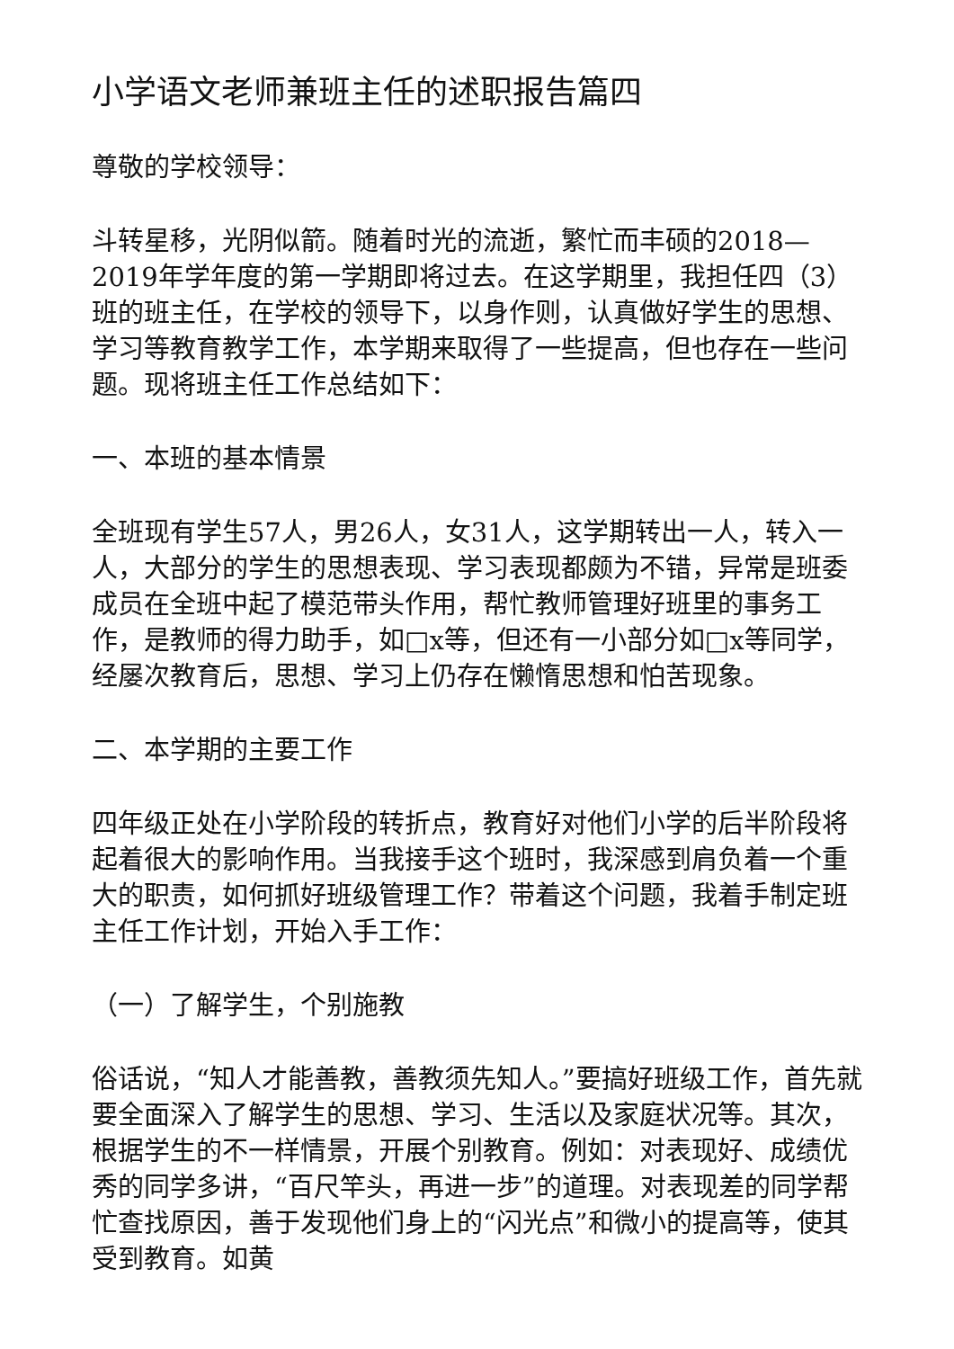小学语文老师兼班主任的述职报告篇四
尊敬的学校领导：
斗转星移，光阴似箭。随着时光的流逝，繁忙而丰硕的2018—2019年学年度的第一学期即将过去。在这学期里，我担任四（3）班的班主任，在学校的领导下，以身作则，认真做好学生的思想、学习等教育教学工作，本学期来取得了一些提高，但也存在一些问题。现将班主任工作总结如下：
一、本班的基本情景
全班现有学生57人，男26人，女31人，这学期转出一人，转入一人，大部分的学生的思想表现、学习表现都颇为不错，异常是班委成员在全班中起了模范带头作用，帮忙教师管理好班里的事务工作，是教师的得力助手，如□x等，但还有一小部分如□x等同学，经屡次教育后，思想、学习上仍存在懒惰思想和怕苦现象。
二、本学期的主要工作
四年级正处在小学阶段的转折点，教育好对他们小学的后半阶段将起着很大的影响作用。当我接手这个班时，我深感到肩负着一个重大的职责，如何抓好班级管理工作？带着这个问题，我着手制定班主任工作计划，开始入手工作：
（一）了解学生，个别施教
俗话说，“知人才能善教，善教须先知人。”要搞好班级工作，首先就要全面深入了解学生的思想、学习、生活以及家庭状况等。其次，根据学生的不一样情景，开展个别教育。例如：对表现好、成绩优秀的同学多讲，“百尺竿头，再进一步”的道理。对表现差的同学帮忙查找原因，善于发现他们身上的“闪光点”和微小的提高等，使其受到教育。如黄